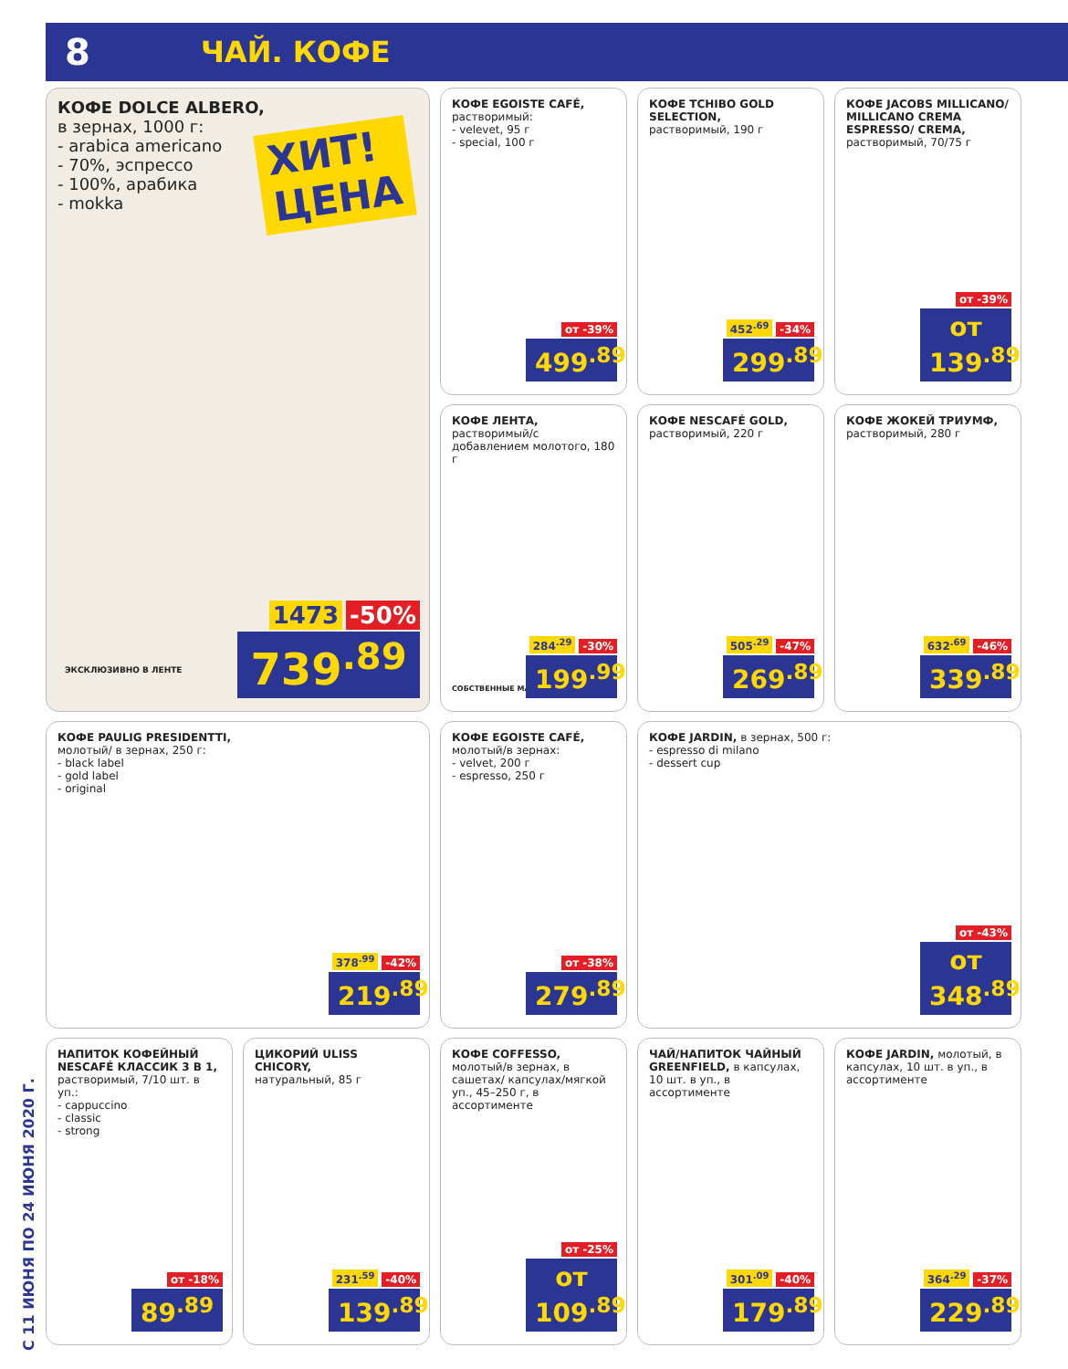8 ЧАЙ. КОФЕ
КОФЕ DOLCE ALBERO,
в зернах, 1000 г:
- arabica americano
- 70%, эспрессо
- 100%, арабика
- mokka
ХИТ!
ЦЕНА
ЭКСКЛЮЗИВНО В ЛЕНТЕ
1473 -50%
739<sup>.89</sup>
КОФЕ EGOISTE CAFÉ,
растворимый:
- velevet, 95 г
- special, 100 г
от -39%
499<sup>.89</sup>
КОФЕ TCHIBO GOLD SELECTION,
растворимый, 190 г
452<sup>.69</sup> -34%
299<sup>.89</sup>
КОФЕ JACOBS MILLICANO/ MILLICANO CREMA ESPRESSO/ CREMA, растворимый, 70/75 г
от -39%
от 139<sup>.89</sup>
КОФЕ ЛЕНТА,
растворимый/с добавлением молотого, 180 г
СОБСТВЕННЫЕ МАРКИ
284<sup>.29</sup> -30%
199<sup>.99</sup>
КОФЕ NESCAFÉ GOLD,
растворимый, 220 г
505<sup>.29</sup> -47%
269<sup>.89</sup>
КОФЕ ЖОКЕЙ ТРИУМФ,
растворимый, 280 г
632<sup>.69</sup> -46%
339<sup>.89</sup>
КОФЕ PAULIG PRESIDENTTI,
молотый/ в зернах, 250 г:
- black label
- gold label
- original
378<sup>.99</sup> -42%
219<sup>.89</sup>
КОФЕ EGOISTE CAFÉ,
молотый/в зернах:
- velvet, 200 г
- espresso, 250 г
от -38%
279<sup>.89</sup>
КОФЕ JARDIN, в зернах, 500 г:
- espresso di milano
- dessert cup
от -43%
от 348<sup>.89</sup>
НАПИТОК КОФЕЙНЫЙ NESCAFÉ КЛАССИК 3 В 1,
растворимый, 7/10 шт. в уп.:
- cappuccino
- classic
- strong
от -18%
89<sup>.89</sup>
ЦИКОРИЙ ULISS CHICORY,
натуральный, 85 г
231<sup>.59</sup> -40%
139<sup>.89</sup>
КОФЕ COFFESSO,
молотый/в зернах, в сашетах/ капсулах/мягкой уп., 45–250 г, в ассортименте
от -25%
от 109<sup>.89</sup>
ЧАЙ/НАПИТОК ЧАЙНЫЙ GREENFIELD, в капсулах, 10 шт. в уп., в ассортименте
301<sup>.09</sup> -40%
179<sup>.89</sup>
КОФЕ JARDIN, молотый, в капсулах, 10 шт. в уп., в ассортименте
364<sup>.29</sup> -37%
229<sup>.89</sup>
С 11 ИЮНЯ ПО 24 ИЮНЯ 2020 Г.